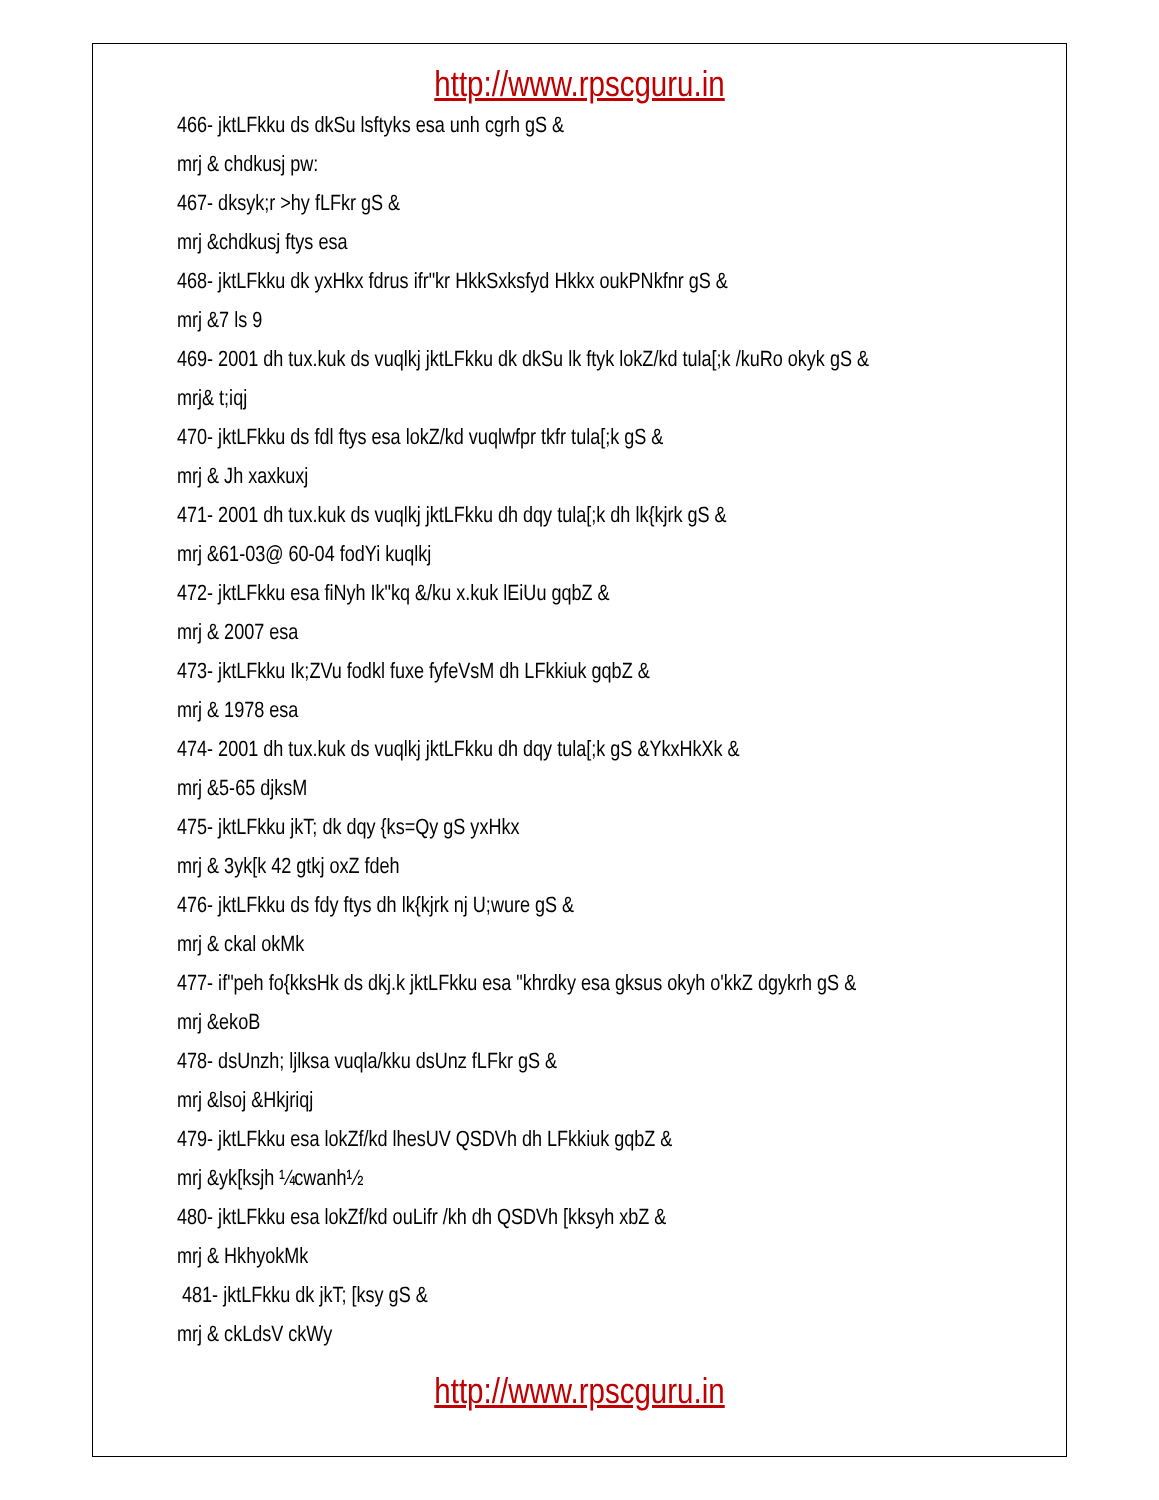http://www.rpscguru.in
466- jktLFkku ds dkSu lsftyks esa unh cgrh gS &
mrj & chdkusj pw:
467- dksyk;r >hy fLFkr gS &
mrj &chdkusj ftys esa
468- jktLFkku dk yxHkx fdrus ifr"kr HkkSxksfyd Hkkx oukPNkfnr gS &
mrj &7 ls 9
469- 2001 dh tux.kuk ds vuqlkj jktLFkku dk dkSu lk ftyk lokZ/kd tula[;k /kuRo okyk gS &
mrj& t;iqj
470- jktLFkku ds fdl ftys esa lokZ/kd vuqlwfpr tkfr tula[;k gS &
mrj & Jh xaxkuxj
471- 2001 dh tux.kuk ds vuqlkj jktLFkku dh dqy tula[;k dh lk{kjrk gS &
mrj &61-03@ 60-04 fodYi kuqlkj
472- jktLFkku esa fiNyh Ik"kq &/ku x.kuk lEiUu gqbZ &
mrj & 2007 esa
473- jktLFkku Ik;ZVu fodkl fuxe fyfeVsM dh LFkkiuk gqbZ &
mrj & 1978 esa
474- 2001 dh tux.kuk ds vuqlkj jktLFkku dh dqy tula[;k gS &YkxHkXk &
mrj &5-65 djksM
475- jktLFkku jkT; dk dqy {ks=Qy gS yxHkx
mrj & 3yk[k 42 gtkj oxZ fdeh
476- jktLFkku ds fdy ftys dh lk{kjrk nj U;wure gS &
mrj & ckal okMk
477- if"peh fo{kksHk ds dkj.k jktLFkku esa "khrdky esa gksus okyh o'kkZ dgykrh gS &
mrj &ekoB
478- dsUnzh; ljlksa vuqla/kku dsUnz fLFkr gS &
mrj &lsoj &Hkjriqj
479- jktLFkku esa lokZf/kd lhesUV QSDVh dh LFkkiuk gqbZ &
mrj &yk[ksjh ¼cwanh½
480- jktLFkku esa lokZf/kd ouLifr /kh dh QSDVh [kksyh xbZ &
mrj & HkhyokMk
481- jktLFkku dk jkT; [ksy gS &
mrj & ckLdsV ckWy
http://www.rpscguru.in